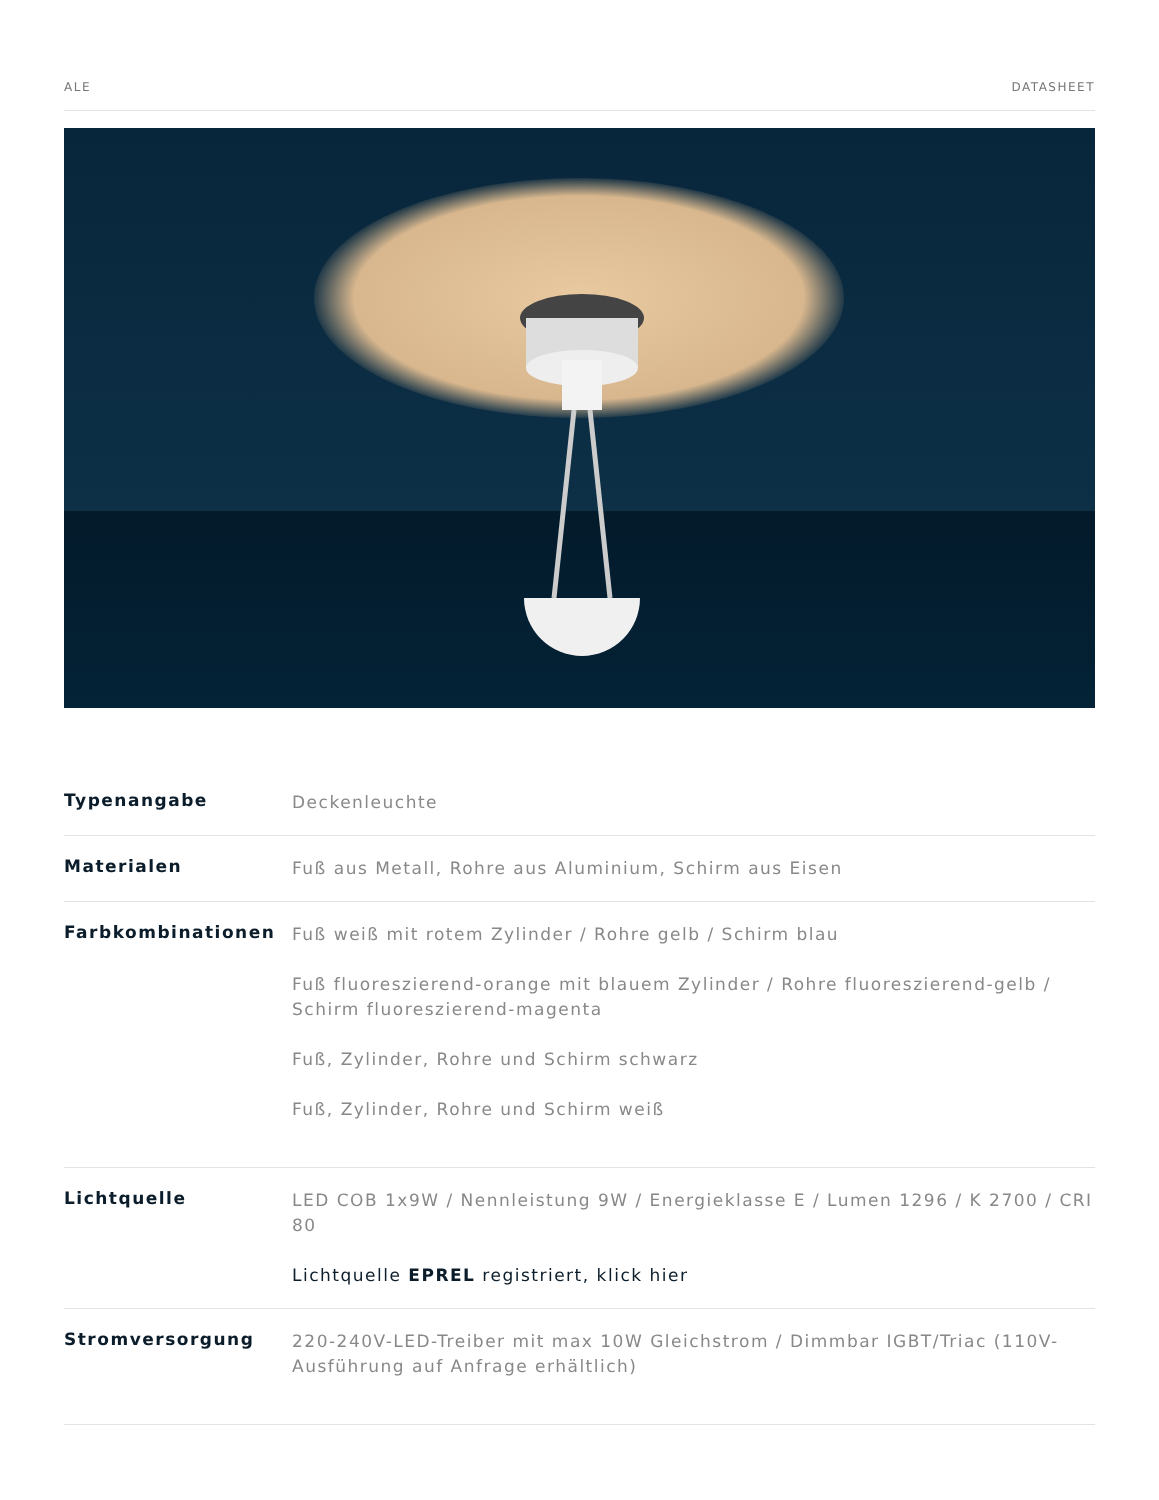ALE DATASHEET
| Typenangabe | Deckenleuchte |
| Materialen | Fuß aus Metall, Rohre aus Aluminium, Schirm aus Eisen |
| Farbkombinationen | Fuß weiß mit rotem Zylinder / Rohre gelb / Schirm blau Fuß fluoreszierend-orange mit blauem Zylinder / Rohre fluoreszierend-gelb / Schirm fluoreszierend-magenta Fuß, Zylinder, Rohre und Schirm schwarz Fuß, Zylinder, Rohre und Schirm weiß |
| Lichtquelle | LED COB 1x9W / Nennleistung 9W / Energieklasse E / Lumen 1296 / K 2700 / CRI 80 Lichtquelle EPREL registriert, klick hier |
| Stromversorgung | 220-240V-LED-Treiber mit max 10W Gleichstrom / Dimmbar IGBT/Triac (110V-Ausführung auf Anfrage erhältlich) |